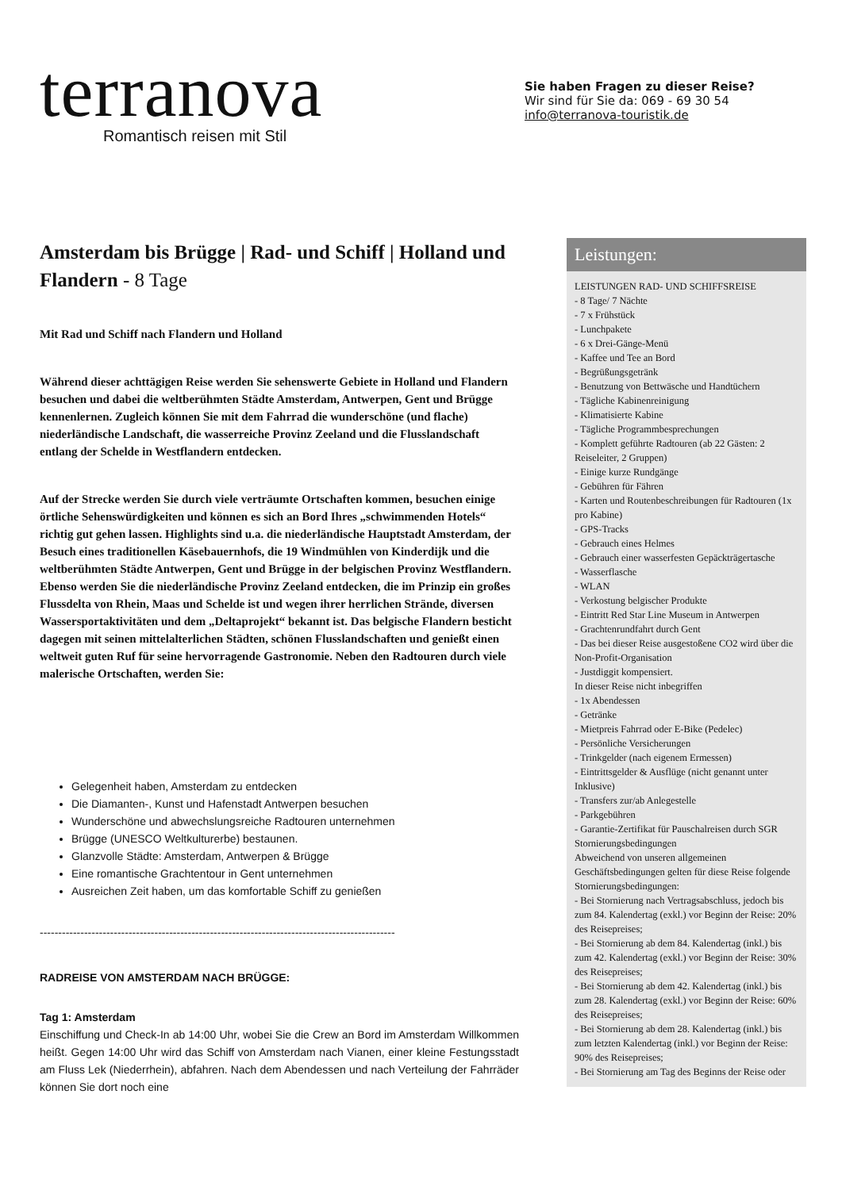terranova
Romantisch reisen mit Stil
Sie haben Fragen zu dieser Reise?
Wir sind für Sie da: 069 - 69 30 54
info@terranova-touristik.de
Amsterdam bis Brügge | Rad- und Schiff | Holland und Flandern - 8 Tage
Mit Rad und Schiff nach Flandern und Holland
Während dieser achttägigen Reise werden Sie sehenswerte Gebiete in Holland und Flandern besuchen und dabei die weltberühmten Städte Amsterdam, Antwerpen, Gent und Brügge kennenlernen. Zugleich können Sie mit dem Fahrrad die wunderschöne (und flache) niederländische Landschaft, die wasserreiche Provinz Zeeland und die Flusslandschaft entlang der Schelde in Westflandern entdecken.
Auf der Strecke werden Sie durch viele verträumte Ortschaften kommen, besuchen einige örtliche Sehenswürdigkeiten und können es sich an Bord Ihres „schwimmenden Hotels“ richtig gut gehen lassen. Highlights sind u.a. die niederländische Hauptstadt Amsterdam, der Besuch eines traditionellen Käsebauernhofs, die 19 Windmühlen von Kinderdijk und die weltberühmten Städte Antwerpen, Gent und Brügge in der belgischen Provinz Westflandern. Ebenso werden Sie die niederländische Provinz Zeeland entdecken, die im Prinzip ein großes Flussdelta von Rhein, Maas und Schelde ist und wegen ihrer herrlichen Strände, diversen Wassersportaktivitäten und dem „Deltaprojekt“ bekannt ist. Das belgische Flandern besticht dagegen mit seinen mittelalterlichen Städten, schönen Flusslandschaften und genießt einen weltweit guten Ruf für seine hervorragende Gastronomie. Neben den Radtouren durch viele malerische Ortschaften, werden Sie:
Gelegenheit haben, Amsterdam zu entdecken
Die Diamanten-, Kunst und Hafenstadt Antwerpen besuchen
Wunderschöne und abwechslungsreiche Radtouren unternehmen
Brügge (UNESCO Weltkulturerbe) bestaunen.
Glanzvolle Städte: Amsterdam, Antwerpen & Brügge
Eine romantische Grachtentour in Gent unternehmen
Ausreichen Zeit haben, um das komfortable Schiff zu genießen
------------------------------------------------------------------------------------------------
RADREISE VON AMSTERDAM NACH BRÜGGE:
Tag 1: Amsterdam
Einschiffung und Check-In ab 14:00 Uhr, wobei Sie die Crew an Bord im Amsterdam Willkommen heißt. Gegen 14:00 Uhr wird das Schiff von Amsterdam nach Vianen, einer kleine Festungsstadt am Fluss Lek (Niederrhein), abfahren. Nach dem Abendessen und nach Verteilung der Fahrräder können Sie dort noch eine
Leistungen:
LEISTUNGEN RAD- UND SCHIFFSREISE
- 8 Tage/ 7 Nächte
- 7 x Frühstück
- Lunchpakete
- 6 x Drei-Gänge-Menü
- Kaffee und Tee an Bord
- Begrüßungsgetränk
- Benutzung von Bettwäsche und Handtüchern
- Tägliche Kabinenreinigung
- Klimatisierte Kabine
- Tägliche Programmbesprechungen
- Komplett geführte Radtouren (ab 22 Gästen: 2 Reiseleiter, 2 Gruppen)
- Einige kurze Rundgänge
- Gebühren für Fähren
- Karten und Routenbeschreibungen für Radtouren (1x pro Kabine)
- GPS-Tracks
- Gebrauch eines Helmes
- Gebrauch einer wasserfesten Gepäckträgertasche
- Wasserflasche
- WLAN
- Verkostung belgischer Produkte
- Eintritt Red Star Line Museum in Antwerpen
- Grachtenrundfahrt durch Gent
- Das bei dieser Reise ausgestoßene CO2 wird über die Non-Profit-Organisation
- Justdiggit kompensiert.
In dieser Reise nicht inbegriffen
- 1x Abendessen
- Getränke
- Mietpreis Fahrrad oder E-Bike (Pedelec)
- Persönliche Versicherungen
- Trinkgelder (nach eigenem Ermessen)
- Eintrittsgelder & Ausflüge (nicht genannt unter Inklusive)
- Transfers zur/ab Anlegestelle
- Parkgebühren
- Garantie-Zertifikat für Pauschalreisen durch SGR
Stornierungsbedingungen
Abweichend von unseren allgemeinen Geschäftsbedingungen gelten für diese Reise folgende Stornierungsbedingungen:
- Bei Stornierung nach Vertragsabschluss, jedoch bis zum 84. Kalendertag (exkl.) vor Beginn der Reise: 20% des Reisepreises;
- Bei Stornierung ab dem 84. Kalendertag (inkl.) bis zum 42. Kalendertag (exkl.) vor Beginn der Reise: 30% des Reisepreises;
- Bei Stornierung ab dem 42. Kalendertag (inkl.) bis zum 28. Kalendertag (exkl.) vor Beginn der Reise: 60% des Reisepreises;
- Bei Stornierung ab dem 28. Kalendertag (inkl.) bis zum letzten Kalendertag (inkl.) vor Beginn der Reise: 90% des Reisepreises;
- Bei Stornierung am Tag des Beginns der Reise oder